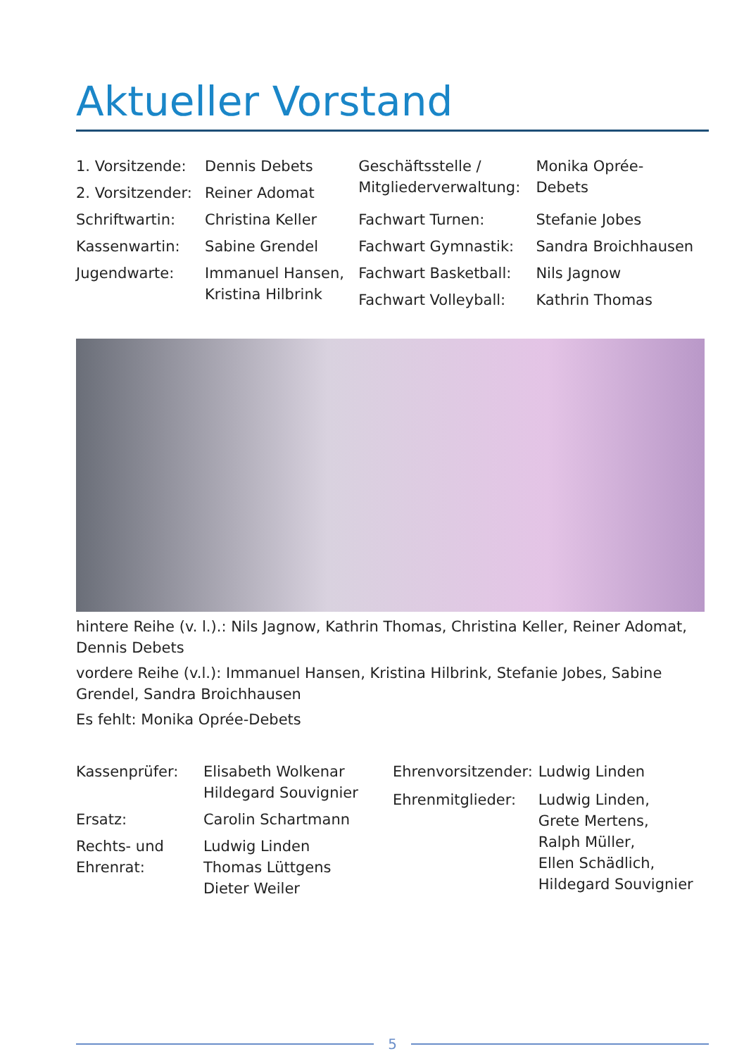Aktueller Vorstand
| 1. Vorsitzende: | Dennis Debets | Geschäftsstelle / Mitgliederverwaltung: | Monika Oprée- Debets |
| 2. Vorsitzender: | Reiner Adomat | | |
| Schriftwartin: | Christina Keller | Fachwart Turnen: | Stefanie Jobes |
| Kassenwartin: | Sabine Grendel | Fachwart Gymnastik: | Sandra Broichhausen |
| Jugendwarte: | Immanuel Hansen, Kristina Hilbrink | Fachwart Basketball: | Nils Jagnow |
| | | Fachwart Volleyball: | Kathrin Thomas |
hintere Reihe (v. l.).: Nils Jagnow, Kathrin Thomas, Christina Keller, Reiner Adomat, Dennis Debets
vordere Reihe (v.l.): Immanuel Hansen, Kristina Hilbrink, Stefanie Jobes, Sabine Grendel, Sandra Broichhausen
Es fehlt: Monika Oprée-Debets
| Kassenprüfer: | Elisabeth Wolkenar Hildegard Souvignier |
| Ersatz: | Carolin Schartmann |
| Rechts- und Ehrenrat: | Ludwig Linden Thomas Lüttgens Dieter Weiler |
| Ehrenvorsitzender: | Ludwig Linden |
| Ehrenmitglieder: | Ludwig Linden, Grete Mertens, Ralph Müller, Ellen Schädlich, Hildegard Souvignier |
5